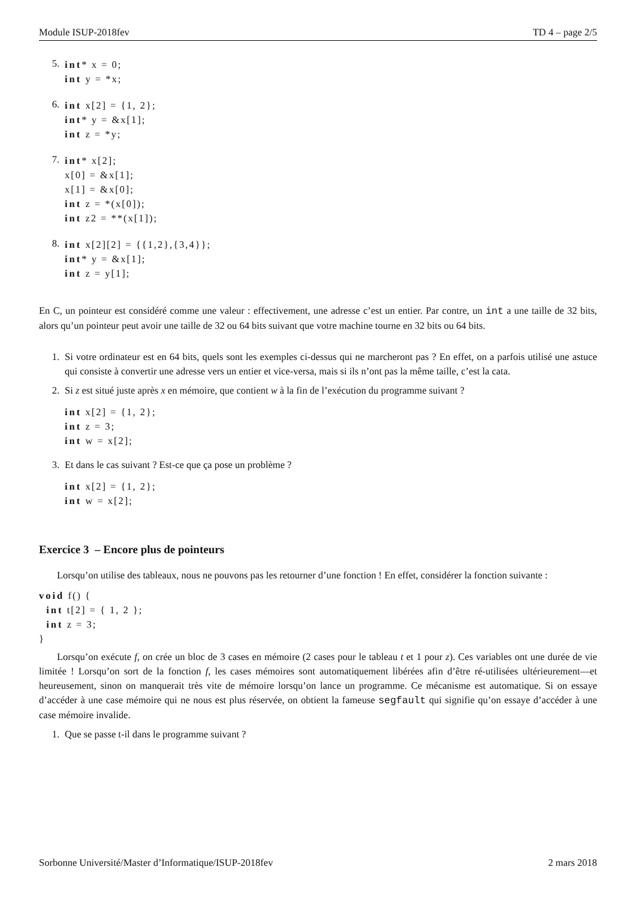Module ISUP-2018fev TD 4 – page 2/5
5.
int* x = 0; int y = *x;
6.
int x[2] = {1, 2}; int* y = &x[1]; int z = *y;
7.
int* x[2]; x[0] = &x[1]; x[1] = &x[0]; int z = *(x[0]); int z2 = **(x[1]);
8.
int x[2][2] = {{1,2},{3,4}}; int* y = &x[1]; int z = y[1];
En C, un pointeur est considéré comme une valeur : effectivement, une adresse c’est un entier. Par contre, un int a une taille de 32 bits, alors qu’un pointeur peut avoir une taille de 32 ou 64 bits suivant que votre machine tourne en 32 bits ou 64 bits.
1.
Si votre ordinateur est en 64 bits, quels sont les exemples ci-dessus qui ne marcheront pas ? En effet, on a parfois utilisé une astuce qui consiste à convertir une adresse vers un entier et vice-versa, mais si ils n’ont pas la même taille, c’est la cata.
2.
Si z est situé juste après x en mémoire, que contient w à la fin de l’exécution du programme suivant ?
int x[2] = {1, 2}; int z = 3; int w = x[2];
3.
Et dans le cas suivant ? Est-ce que ça pose un problème ?
int x[2] = {1, 2}; int w = x[2];
Exercice 3 – Encore plus de pointeurs
Lorsqu’on utilise des tableaux, nous ne pouvons pas les retourner d’une fonction ! En effet, considérer la fonction suivante :
void f() { int t[2] = { 1, 2 }; int z = 3; }
Lorsqu’on exécute f, on crée un bloc de 3 cases en mémoire (2 cases pour le tableau t et 1 pour z). Ces variables ont une durée de vie limitée ! Lorsqu’on sort de la fonction f, les cases mémoires sont automatiquement libérées afin d’être ré-utilisées ultérieurement—et heureusement, sinon on manquerait très vite de mémoire lorsqu’on lance un programme. Ce mécanisme est automatique. Si on essaye d’accéder à une case mémoire qui ne nous est plus réservée, on obtient la fameuse segfault qui signifie qu’on essaye d’accéder à une case mémoire invalide.
1.
Que se passe t-il dans le programme suivant ?
Sorbonne Université/Master d’Informatique/ISUP-2018fev 2 mars 2018